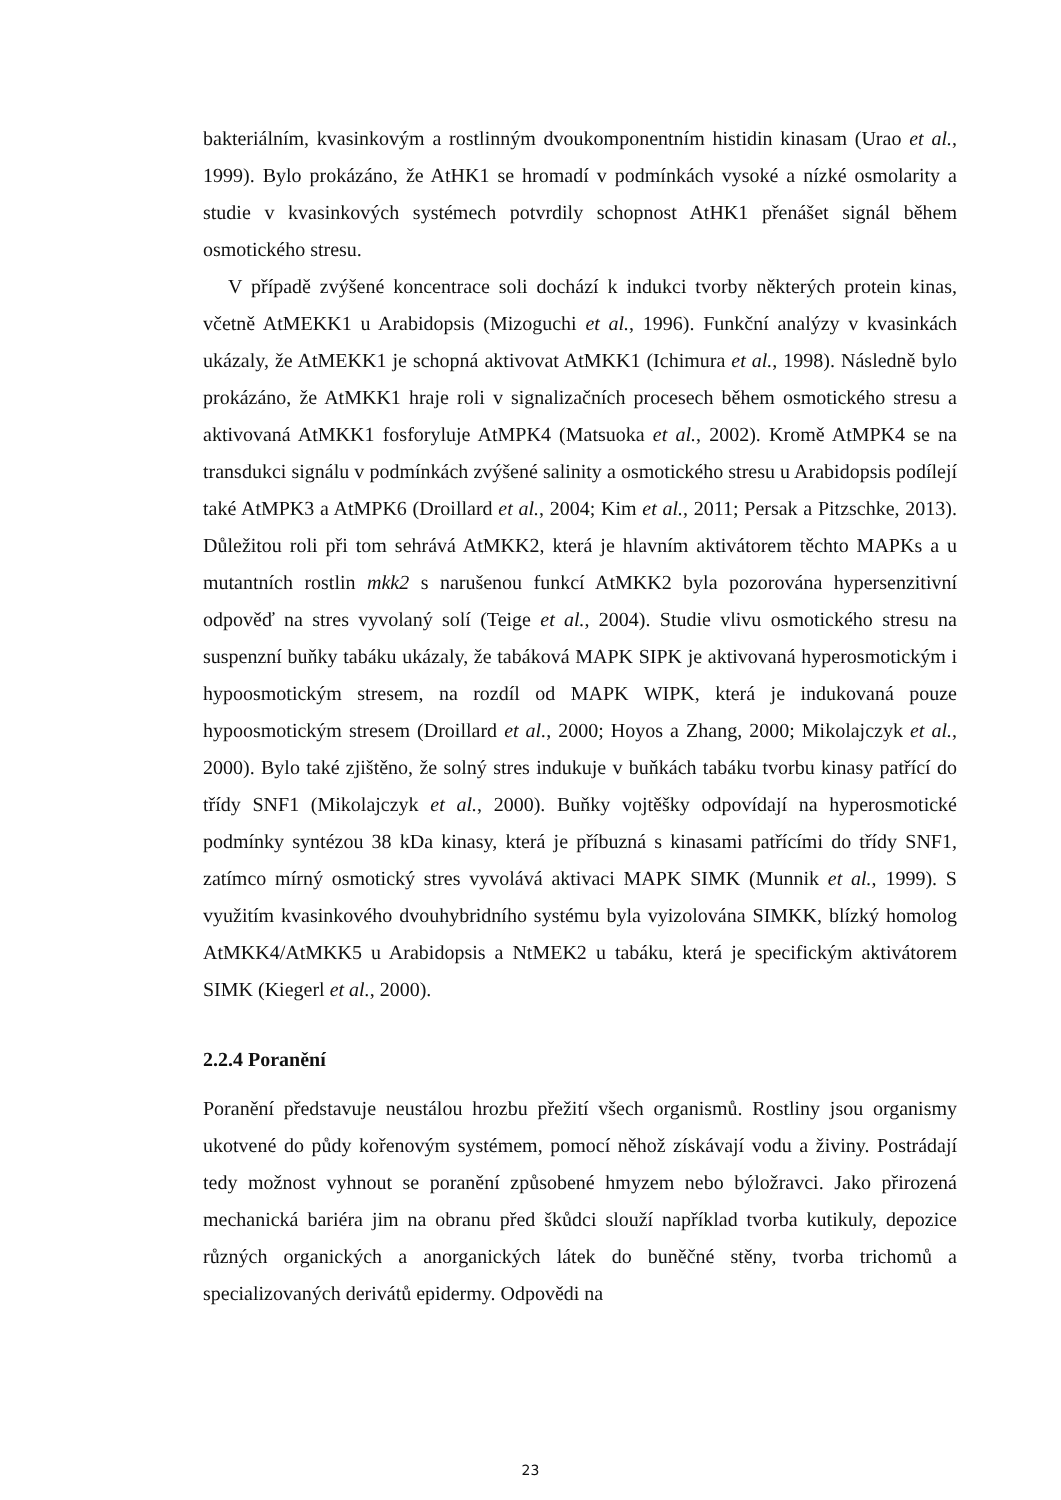bakteriálním, kvasinkovým a rostlinným dvoukomponentním histidin kinasam (Urao et al., 1999). Bylo prokázáno, že AtHK1 se hromadí v podmínkách vysoké a nízké osmolarity a studie v kvasinkových systémech potvrdily schopnost AtHK1 přenášet signál během osmotického stresu.
V případě zvýšené koncentrace soli dochází k indukci tvorby některých protein kinas, včetně AtMEKK1 u Arabidopsis (Mizoguchi et al., 1996). Funkční analýzy v kvasinkách ukázaly, že AtMEKK1 je schopná aktivovat AtMKK1 (Ichimura et al., 1998). Následně bylo prokázáno, že AtMKK1 hraje roli v signalizačních procesech během osmotického stresu a aktivovaná AtMKK1 fosforyluje AtMPK4 (Matsuoka et al., 2002). Kromě AtMPK4 se na transdukci signálu v podmínkách zvýšené salinity a osmotického stresu u Arabidopsis podílejí také AtMPK3 a AtMPK6 (Droillard et al., 2004; Kim et al., 2011; Persak a Pitzschke, 2013). Důležitou roli při tom sehrává AtMKK2, která je hlavním aktivátorem těchto MAPKs a u mutantních rostlin mkk2 s narušenou funkcí AtMKK2 byla pozorována hypersenzitivní odpověď na stres vyvolaný solí (Teige et al., 2004). Studie vlivu osmotického stresu na suspenzní buňky tabáku ukázaly, že tabáková MAPK SIPK je aktivovaná hyperosmotickým i hypoosmotickým stresem, na rozdíl od MAPK WIPK, která je indukovaná pouze hypoosmotickým stresem (Droillard et al., 2000; Hoyos a Zhang, 2000; Mikolajczyk et al., 2000). Bylo také zjištěno, že solný stres indukuje v buňkách tabáku tvorbu kinasy patřící do třídy SNF1 (Mikolajczyk et al., 2000). Buňky vojtěšky odpovídají na hyperosmotické podmínky syntézou 38 kDa kinasy, která je příbuzná s kinasami patřícími do třídy SNF1, zatímco mírný osmotický stres vyvolává aktivaci MAPK SIMK (Munnik et al., 1999). S využitím kvasinkového dvouhybridního systému byla vyizolována SIMKK, blízký homolog AtMKK4/AtMKK5 u Arabidopsis a NtMEK2 u tabáku, která je specifickým aktivátorem SIMK (Kiegerl et al., 2000).
2.2.4 Poranění
Poranění představuje neustálou hrozbu přežití všech organismů. Rostliny jsou organismy ukotvené do půdy kořenovým systémem, pomocí něhož získávají vodu a živiny. Postrádají tedy možnost vyhnout se poranění způsobené hmyzem nebo býložravci. Jako přirozená mechanická bariéra jim na obranu před škůdci slouží například tvorba kutikuly, depozice různých organických a anorganických látek do buněčné stěny, tvorba trichomů a specializovaných derivátů epidermy. Odpovědi na
23